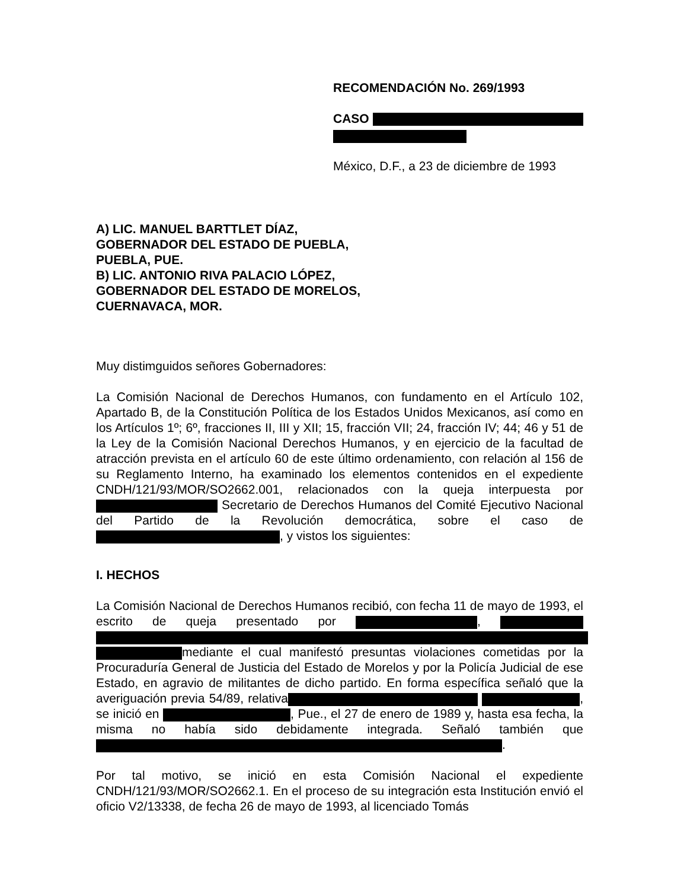RECOMENDACIÓN No. 269/1993
CASO
México, D.F., a 23 de diciembre de 1993
A) LIC. MANUEL BARTTLET DÍAZ,
GOBERNADOR DEL ESTADO DE PUEBLA,
PUEBLA, PUE.
B) LIC. ANTONIO RIVA PALACIO LÓPEZ,
GOBERNADOR DEL ESTADO DE MORELOS,
CUERNAVACA, MOR.
Muy distimguidos señores Gobernadores:
La Comisión Nacional de Derechos Humanos, con fundamento en el Artículo 102, Apartado B, de la Constitución Política de los Estados Unidos Mexicanos, así como en los Artículos 1º; 6º, fracciones II, III y XII; 15, fracción VII; 24, fracción IV; 44; 46 y 51 de la Ley de la Comisión Nacional Derechos Humanos, y en ejercicio de la facultad de atracción prevista en el artículo 60 de este último ordenamiento, con relación al 156 de su Reglamento Interno, ha examinado los elementos contenidos en el expediente CNDH/121/93/MOR/SO2662.001, relacionados con la queja interpuesta por Secretario de Derechos Humanos del Comité Ejecutivo Nacional del Partido de la Revolución democrática, sobre el caso de , y vistos los siguientes:
I. HECHOS
La Comisión Nacional de Derechos Humanos recibió, con fecha 11 de mayo de 1993, el escrito de queja presentado por , mediante el cual manifestó presuntas violaciones cometidas por la Procuraduría General de Justicia del Estado de Morelos y por la Policía Judicial de ese Estado, en agravio de militantes de dicho partido. En forma específica señaló que la averiguación previa 54/89, relativa , se inició en , Pue., el 27 de enero de 1989 y, hasta esa fecha, la misma no había sido debidamente integrada. Señaló también que .
Por tal motivo, se inició en esta Comisión Nacional el expediente CNDH/121/93/MOR/SO2662.1. En el proceso de su integración esta Institución envió el oficio V2/13338, de fecha 26 de mayo de 1993, al licenciado Tomás